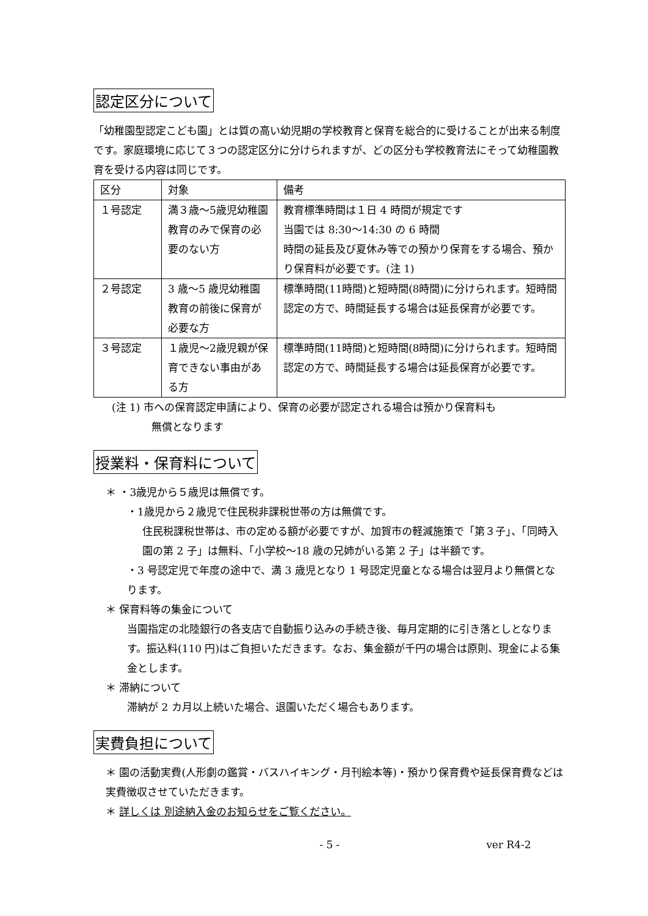認定区分について
「幼稚園型認定こども園」とは質の高い幼児期の学校教育と保育を総合的に受けることが出来る制度です。家庭環境に応じて３つの認定区分に分けられますが、どの区分も学校教育法にそって幼稚園教育を受ける内容は同じです。
| 区分 | 対象 | 備考 |
| １号認定 | 満３歳〜5歳児幼稚園教育のみで保育の必要のない方 | 教育標準時間は１日 4 時間が規定です 当園では 8:30〜14:30 の 6 時間 時間の延長及び夏休み等での預かり保育をする場合、預かり保育料が必要です。(注 1) |
| ２号認定 | 3 歳〜5 歳児幼稚園教育の前後に保育が必要な方 | 標準時間(11時間)と短時間(8時間)に分けられます。短時間認定の方で、時間延長する場合は延長保育が必要です。 |
| ３号認定 | １歳児〜2歳児親が保育できない事由がある方 | 標準時間(11時間)と短時間(8時間)に分けられます。短時間認定の方で、時間延長する場合は延長保育が必要です。 |
(注 1) 市への保育認定申請により、保育の必要が認定される場合は預かり保育料も
無償となります
授業料・保育料について
＊ ・3歳児から５歳児は無償です。
・1歳児から２歳児で住民税非課税世帯の方は無償です。
住民税課税世帯は、市の定める額が必要ですが、加賀市の軽減施策で「第３子」、「同時入園の第 2 子」は無料、「小学校〜18 歳の兄姉がいる第 2 子」は半額です。
・3 号認定児で年度の途中で、満 3 歳児となり 1 号認定児童となる場合は翌月より無償となります。
＊ 保育料等の集金について
当園指定の北陸銀行の各支店で自動振り込みの手続き後、毎月定期的に引き落としとなります。振込料(110 円)はご負担いただきます。なお、集金額が千円の場合は原則、現金による集金とします。
＊ 滞納について
滞納が 2 カ月以上続いた場合、退園いただく場合もあります。
実費負担について
＊ 園の活動実費(人形劇の鑑賞・バスハイキング・月刊絵本等)・預かり保育費や延長保育費などは実費徴収させていただきます。
＊ 詳しくは 別途納入金のお知らせをご覧ください。
- 5 - ver R4-2